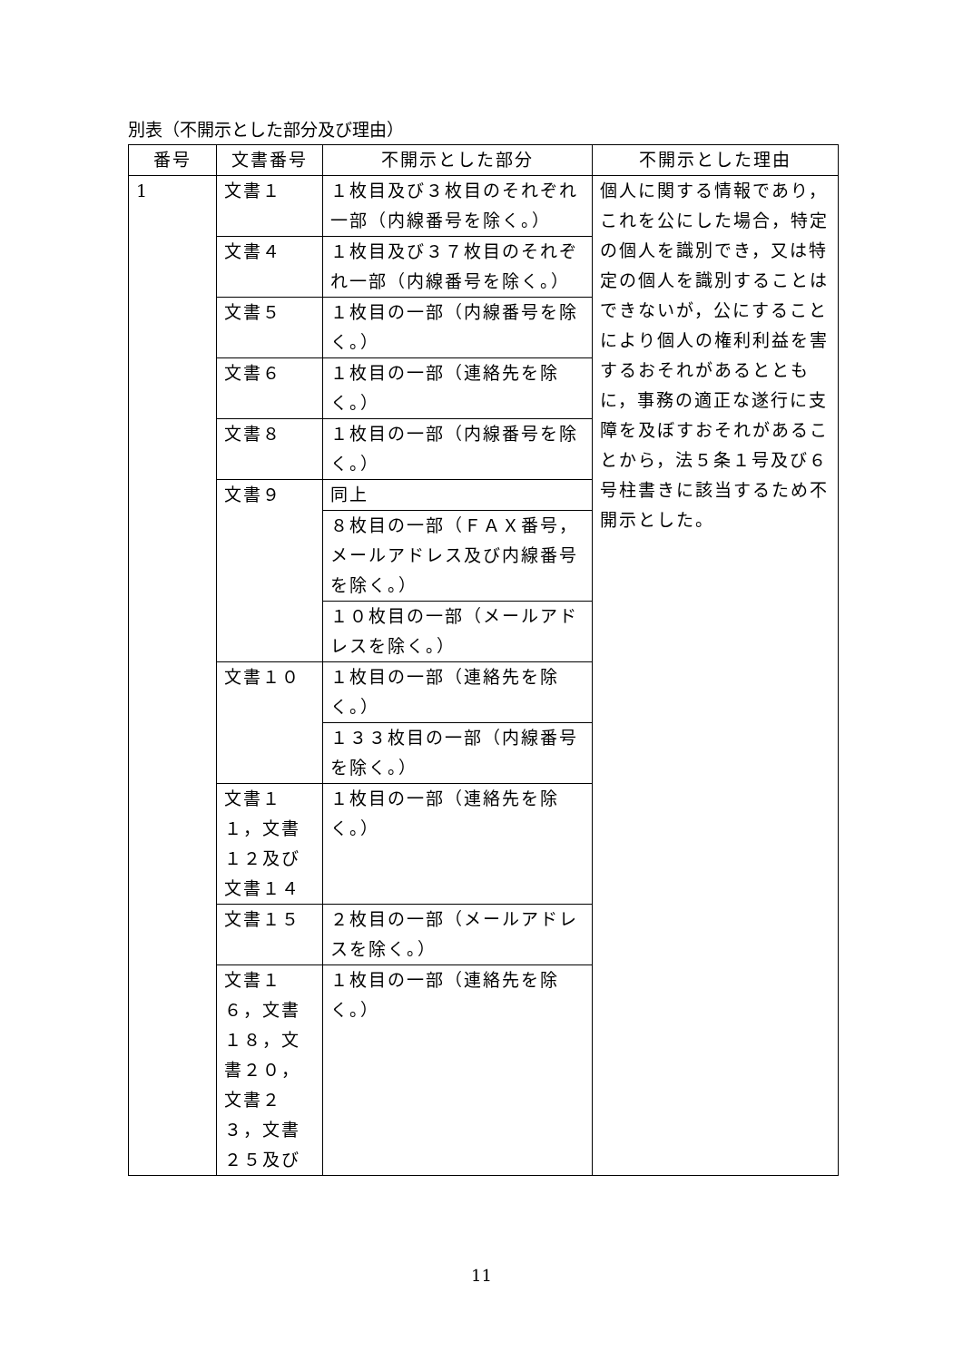別表（不開示とした部分及び理由）
| 番号 | 文書番号 | 不開示とした部分 | 不開示とした理由 |
| --- | --- | --- | --- |
| 1 | 文書１ | １枚目及び３枚目のそれぞれ一部（内線番号を除く。） | 個人に関する情報であり，これを公にした場合，特定の個人を識別でき，又は特定の個人を識別することはできないが，公にすることにより個人の権利利益を害するおそれがあるとともに，事務の適正な遂行に支障を及ぼすおそれがあることから，法５条１号及び６号柱書きに該当するため不開示とした。 |
| | 文書４ | １枚目及び３７枚目のそれぞれ一部（内線番号を除く。） | |
| | 文書５ | １枚目の一部（内線番号を除く。） | |
| | 文書６ | １枚目の一部（連絡先を除く。） | |
| | 文書８ | １枚目の一部（内線番号を除く。） | |
| | 文書９ | 同上 | |
| | | ８枚目の一部（ＦＡＸ番号，メールアドレス及び内線番号を除く。） | |
| | | １０枚目の一部（メールアドレスを除く。） | |
| | 文書１０ | １枚目の一部（連絡先を除く。） | |
| | | １３３枚目の一部（内線番号を除く。） | |
| | 文書１１，文書１２及び文書１４ | １枚目の一部（連絡先を除く。） | |
| | 文書１５ | ２枚目の一部（メールアドレスを除く。） | |
| | 文書１６，文書１８，文書２０，文書２３，文書２５及び | １枚目の一部（連絡先を除く。） | |
11